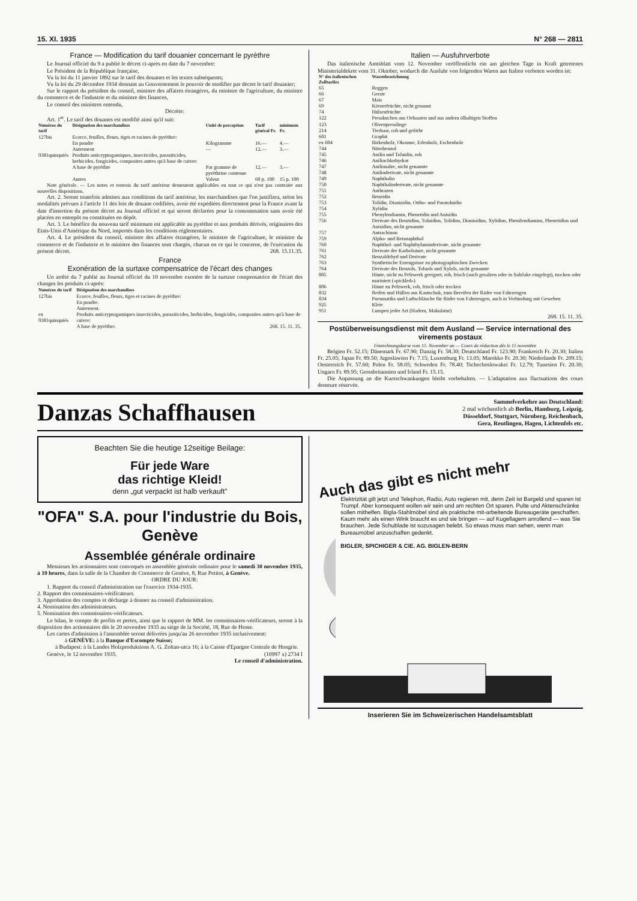15. XI. 1935 N° 268 — 2811
France — Modification du tarif douanier concernant le pyrèthre
Le Journal officiel du 9 a publié le décret ci-après en date du 7 novembre:
Le Président de la République française,
Vu la loi du 11 janvier 1892 sur le tarif des douanes et les textes subséquents;
Vu la loi du 29 décembre 1934 donnant au Gouvernement le pouvoir de modifier par décret le tarif douanier;
Sur le rapport du président du conseil, ministre des affaires étrangères, du ministre de l'agriculture, du ministre du commerce et de l'industrie et du ministre des finances,
Le conseil des ministres entendu,
Décrète:
Art. 1<sup>er</sup>. Le tarif des douanes est modifié ainsi qu'il suit:
| Numéros du tarif | Désignation des marchandises | Unité de perception | Tarif général Fr. | minimum Fr. |
| --- | --- | --- | --- | --- |
| 127bis | Ecorce, feuilles, fleurs, tiges et racines de pyrèthre: | | | |
| | En poudre | Kilogramme | 16.— | 4.— |
| | Autrement | — | 12.— | 3.— |
| 0381quinquiès | Produits anticryptogamiques, insecticides, parasiticides, herbicides, fongicides, composites autres qu'à base de cuivre: | | | |
| | A base de pyrèthre | Par gramme de pyrèthrine contenue | 12.— | 3.— |
| | Autres | Valeur | 60 p. 100 | 15 p. 100 |
Note générale. — Les notes et renvois du tarif antérieur demeurent applicables en tout ce qui n'est pas contraire aux nouvelles dispositions.
Art. 2. Seront toutefois admises aux conditions du tarif antérieur, les marchandises que l'on justifiera, selon les modalités prévues à l'article 11 des lois de douane codifiées, avoir été expédiées directement pour la France avant la date d'insertion du présent décret au Journal officiel et qui seront déclarées pour la consommation sans avoir été placées en entrepôt ou constituées en dépôt.
Art. 3. Le bénéfice du nouveau tarif minimum est applicable au pyrèthre et aux produits dérivés, originaires des Etats-Unis d'Amérique du Nord, importés dans les conditions réglementaires.
Art. 4. Le président du conseil, ministre des affaires étrangères, le ministre de l'agriculture, le ministre du commerce et de l'industrie et le ministre des finances sont chargés, chacun en ce qui le concerne, de l'exécution du présent décret. 268. 15.11.35.
France
Exonération de la surtaxe compensatrice de l'écart des changes
Un arrêté du 7 publié au Journal officiel du 10 novembre exonère de la surtaxe compensatrice de l'écart des changes les produits ci-après:
| Numéros du tarif | Désignation des marchandises |
| --- | --- |
| 127bis | Ecorce, feuilles, fleurs, tiges et racines de pyrèthre: En poudre. Autrement. |
| ex 0381quinquiès | Produits anticryptogamiques insecticides, parasiticides, herbicides, fongicides, composites autres qu'à base de cuivre: A base de pyrèthre. 268. 15. 11. 35. |
Italien — Ausfuhrverbote
Das italienische Amtsblatt vom 12. November veröffentlicht ein am gleichen Tage in Kraft getretenes Ministerialdekret vom 31. Oktober, wodurch die Ausfuhr von folgenden Waren aus Italien verboten worden ist:
| N° des italienischen Zolltarifes | Warenbezeichnung |
| --- | --- |
| 65 | Roggen |
| 66 | Gerste |
| 67 | Mais |
| 69 | Körnerfrüchte, nicht genannt |
| 74 | Hülsenfrüchte |
| 122 | Presskuchen aus Oelsaaten und aus andern ölhaltigen Stoffen |
| 123 | Olivenpresslinge |
| 214 | Tierhaar, roh und gefärbt |
| 601 | Graphit |
| ex 604 | Birkenholz, Okoume, Erlenholz, Eschenholz |
| 744 | Nitrobenzol |
| 745 | Anilin und Toluidin, roh |
| 746 | Anilinchlorhydrat |
| 747 | Anilinsalze, nicht genannte |
| 748 | Anilinderivate, nicht genannte |
| 749 | Naphthalin |
| 750 | Naphthalinderivate, nicht genannte |
| 751 | Anthrazen |
| 752 | Benzidin |
| 753 | Tolidin, Dianisidin, Ortho- und Paratoluidin |
| 754 | Xylidin |
| 755 | Phenylendiamin, Phenetidin und Anisidin |
| 756 | Derivate des Benzidins, Toluidins, Tolidins, Dianisidins, Xylidins, Phenilendiamins, Phenetidins und Anisidins, nicht genannte |
| 757 | Antrachinon |
| 759 | Alpha- und Betanaphthol |
| 760 | Naphthol- und Naphthylaminderivate, nicht genannte |
| 761 | Derivate der Karbolsäure, nicht genannte |
| 762 | Benzaldehyd und Derivate |
| 763 | Synthetische Erzeugnisse zu photographischen Zwecken |
| 764 | Derivate des Benzols, Toluols und Xylols, nicht genannte |
| 805 | Häute, nicht zu Pelzwerk geeignet, roh, frisch (auch gesalzen oder in Salzlake eingelegt), trocken oder mariniert («pickled») |
| 806 | Häute zu Pelzwerk, roh, frisch oder trocken |
| 832 | Reifen und Hüllen aus Kautschuk, zum Bereifen der Räder von Fahrzeugen |
| 834 | Pneumatiks und Luftschläuche für Räder von Fahrzeugen, auch in Verbindung mit Geweben |
| 925 | Kleie |
| 951 | Lumpen jeder Art (Hadern, Makulatur) |
268. 15. 11. 35.
Postüberweisungsdienst mit dem Ausland — Service international des virements postaux
Umrechnungskurse vom 15. November an — Cours de réduction dès le 15 novembre
Belgien Fr. 52.15; Dänemark Fr. 67.90; Danzig Fr. 58.30; Deutschland Fr. 123.90; Frankreich Fr. 20.30; Italien Fr. 25.05; Japan Fr. 89.50; Jugoslawien Fr. 7.15; Luxemburg Fr. 13.05; Marokko Fr. 20.30; Niederlande Fr. 209.15; Oesterreich Fr. 57.60; Polen Fr. 58.05; Schweden Fr. 78.40; Tschechoslowakei Fr. 12.79; Tunesien Fr. 20.30; Ungarn Fr. 89.95; Grossbritannien und Irland Fr. 15.15.
Die Anpassung an die Kursschwankungen bleibt vorbehalten. — L'adaptation aux fluctuations des cours demeure réservée.
Danzas Schaffhausen
Sammelverkehre aus Deutschland:
2 mal wöchentlich ab Berlin, Hamburg, Leipzig,
Düsseldorf, Stuttgart, Nürnberg, Reichenbach,
Gera, Reutlingen, Hagen, Lichtenfels etc.
Beachten Sie die heutige 12seitige Beilage:
Für jede Ware
das richtige Kleid!
denn „gut verpackt ist halb verkauft"
"OFA" S.A. pour l'industrie du Bois, Genève
Assemblée générale ordinaire
Messieurs les actionnaires sont convoqués en assemblée générale ordinaire pour le samedi 30 novembre 1935, à 10 heures, dans la salle de la Chambre de Commerce de Genève, 8, Rue Petitot, à Genève.
ORDRE DU JOUR:
1. Rapport du conseil d'administration sur l'exercice 1934-1935.
2. Rapport des commissaires-vérificateurs.
3. Approbation des comptes et décharge à donner au conseil d'administration.
4. Nomination des administrateurs.
5. Nomination des commissaires-vérificateurs.
Le bilan, le compte de profits et pertes, ainsi que le rapport de MM. les commissaires-vérificateurs, seront à la disposition des actionnaires dès le 20 novembre 1935 au siège de la Société, 18, Rue de Hesse.
Les cartes d'admission à l'assemblée seront délivrées jusqu'au 26 novembre 1935 inclusivement:
à GENÈVE: à la Banque d'Escompte Suisse;
à Budapest: à la Landes Holzproduktions A. G. Zoltan-utca 16; à la Caisse d'Epargne Centrale de Hongrie.
Genève, le 12 novembre 1935. (10997 x) 2734 I
Le conseil d'administration.
Auch das gibt es nicht mehr
Elektrizität gilt jetzt und Telephon, Radio, Auto regieren mit, denn Zeit ist Bargeld und sparen ist Trumpf. Aber konsequent wollen wir sein und am rechten Ort sparen. Pulte und Aktenschränke sollen mithelfen. Bigla-Stahlmöbel sind als praktische mit-arbeitende Bureaugeräte geschaffen. Kaum mehr als einen Wink braucht es und sie bringen — auf Kugellagern anrollend — was Sie brauchen. Jede Schublade ist sozusagen belebt. So etwas muss man sehen, wenn man Bureaumöbel anzuschaffen gedenkt.
BIGLER, SPICHIGER & CIE. AG. BIGLEN-BERN
Inserieren Sie im Schweizerischen Handelsamtsblatt